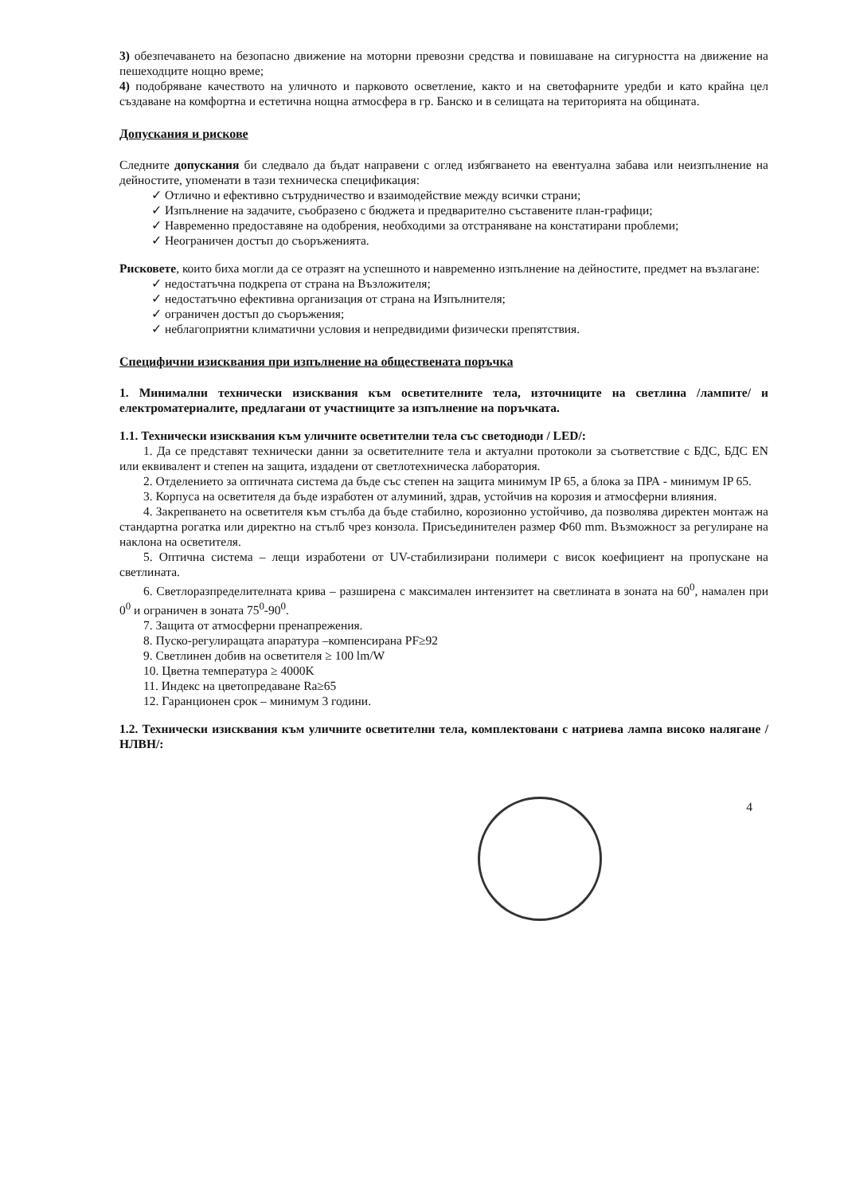3) обезпечаването на безопасно движение на моторни превозни средства и повишаване на сигурността на движение на пешеходците нощно време;
4) подобряване качеството на уличното и парковото осветление, както и на светофарните уредби и като крайна цел създаване на комфортна и естетична нощна атмосфера в гр. Банско и в селищата на територията на общината.
Допускания и рискове
Следните допускания би следвало да бъдат направени с оглед избягването на евентуална забава или неизпълнение на дейностите, упоменати в тази техническа спецификация:
✓ Отлично и ефективно сътрудничество и взаимодействие между всички страни;
✓ Изпълнение на задачите, съобразено с бюджета и предварително съставените план-графици;
✓ Навременно предоставяне на одобрения, необходими за отстраняване на констатирани проблеми;
✓ Неограничен достъп до съоръженията.
Рисковете, които биха могли да се отразят на успешното и навременно изпълнение на дейностите, предмет на възлагане:
✓ недостатъчна подкрепа от страна на Възложителя;
✓ недостатъчно ефективна организация от страна на Изпълнителя;
✓ ограничен достъп до съоръжения;
✓ неблагоприятни климатични условия и непредвидими физически препятствия.
Специфични изисквания при изпълнение на обществената поръчка
1. Минимални технически изисквания към осветителните тела, източниците на светлина /лампите/ и електроматериалите, предлагани от участниците за изпълнение на поръчката.
1.1. Технически изисквания към уличните осветителни тела със светодиоди / LED/:
1. Да се представят технически данни за осветителните тела и актуални протоколи за съответствие с БДС, БДС EN или еквивалент и степен на защита, издадени от светлотехническа лаборатория.
2. Отделението за оптичната система да бъде със степен на защита минимум IP 65, а блока за ПРА - минимум IP 65.
3. Корпуса на осветителя да бъде изработен от алуминий, здрав, устойчив на корозия и атмосферни влияния.
4. Закрепването на осветителя към стълба да бъде стабилно, корозионно устойчиво, да позволява директен монтаж на стандартна рогатка или директно на стълб чрез конзола. Присъединителен размер Ф60 mm. Възможност за регулиране на наклона на осветителя.
5. Оптична система – лещи изработени от UV-стабилизирани полимери с висок коефициент на пропускане на светлината.
6. Светлоразпределителната крива – разширена с максимален интензитет на светлината в зоната на 60<sup>0</sup>, намален при 0<sup>0</sup> и ограничен в зоната 75<sup>0</sup>-90<sup>0</sup>.
7. Защита от атмосферни пренапрежения.
8. Пуско-регулиращата апаратура –компенсирана PF≥92
9. Светлинен добив на осветителя ≥ 100 lm/W
10. Цветна температура ≥ 4000K
11. Индекс на цветопредаване Ra≥65
12. Гаранционен срок – минимум 3 години.
1.2. Технически изисквания към уличните осветителни тела, комплектовани с натриева лампа високо налягане /НЛВН/:
4